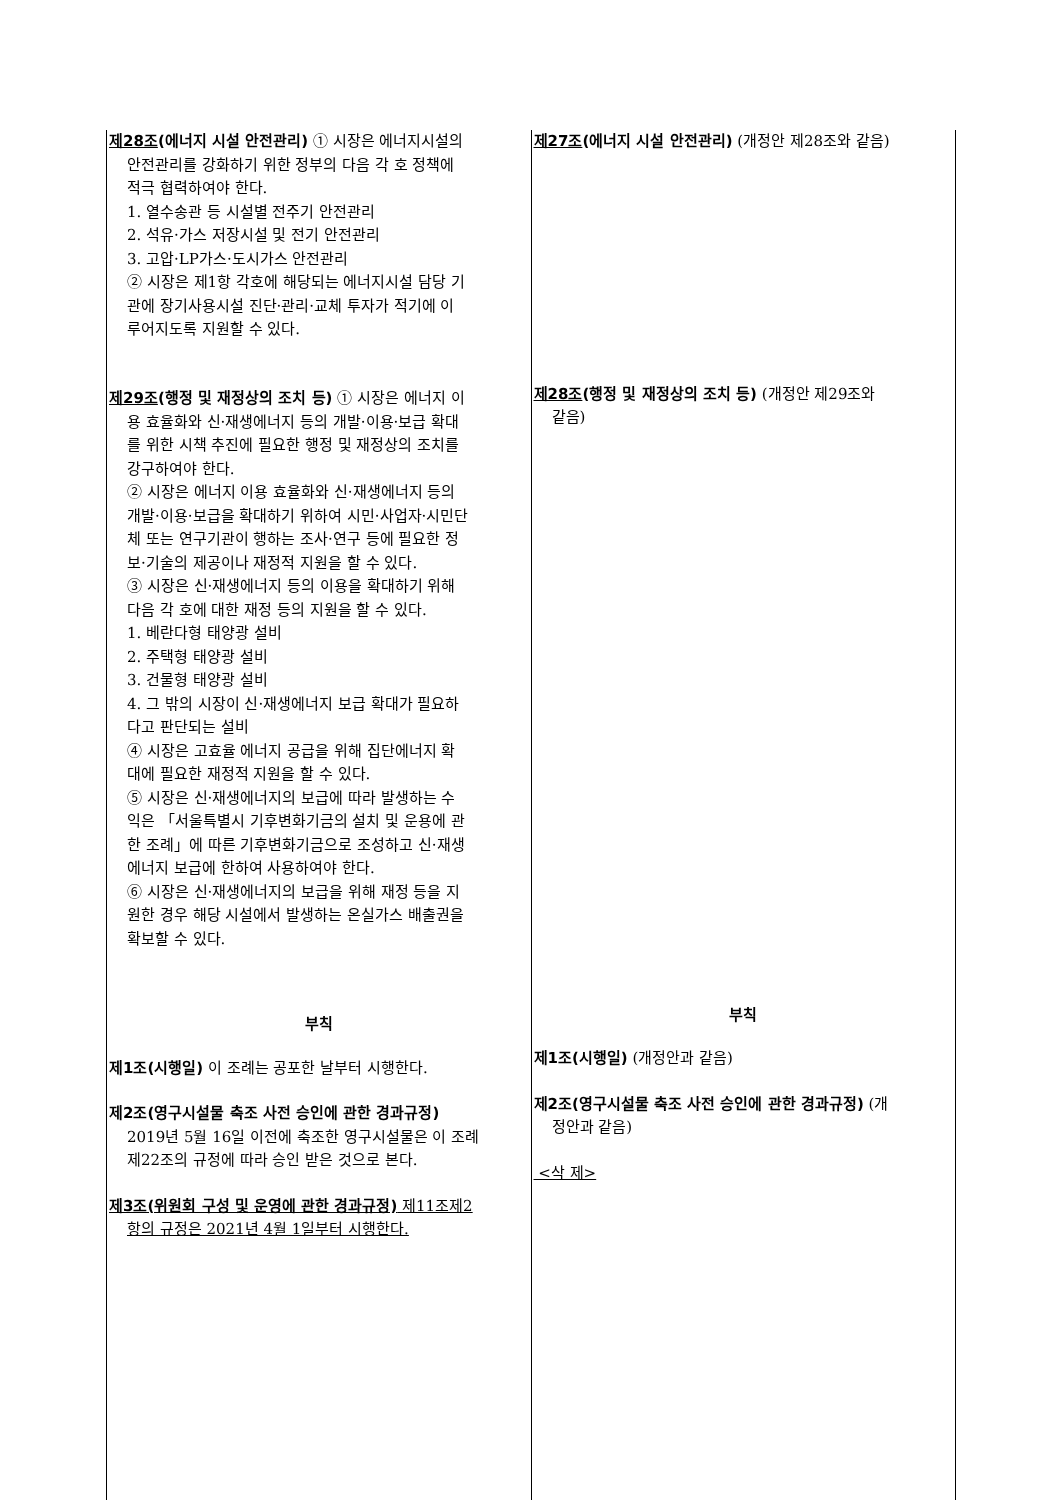| 제28조 (에너지 시설 안전관리) ① 시장은 에너지시설의 안전관리를 강화하기 위한 정부의 다음 각 호 정책에 적극 협력하여야 한다. 1. 열수송관 등 시설별 전주기 안전관리 2. 석유·가스 저장시설 및 전기 안전관리 3. 고압·LP가스·도시가스 안전관리 ② 시장은 제1항 각호에 해당되는 에너지시설 담당 기 관에 장기사용시설 진단·관리·교체 투자가 적기에 이 루어지도록 지원할 수 있다. 제29조 (행정 및 재정상의 조치 등) ① 시장은 에너지 이 용 효율화와 신·재생에너지 등의 개발·이용·보급 확대 를 위한 시책 추진에 필요한 행정 및 재정상의 조치를 강구하여야 한다. ② 시장은 에너지 이용 효율화와 신·재생에너지 등의 개발·이용·보급을 확대하기 위하여 시민·사업자·시민단 체 또는 연구기관이 행하는 조사·연구 등에 필요한 정 보·기술의 제공이나 재정적 지원을 할 수 있다. ③ 시장은 신·재생에너지 등의 이용을 확대하기 위해 다음 각 호에 대한 재정 등의 지원을 할 수 있다. 1. 베란다형 태양광 설비 2. 주택형 태양광 설비 3. 건물형 태양광 설비 4. 그 밖의 시장이 신·재생에너지 보급 확대가 필요하 다고 판단되는 설비 ④ 시장은 고효율 에너지 공급을 위해 집단에너지 확 대에 필요한 재정적 지원을 할 수 있다. ⑤ 시장은 신·재생에너지의 보급에 따라 발생하는 수 익은 「서울특별시 기후변화기금의 설치 및 운용에 관 한 조례」에 따른 기후변화기금으로 조성하고 신·재생 에너지 보급에 한하여 사용하여야 한다. ⑥ 시장은 신·재생에너지의 보급을 위해 재정 등을 지 원한 경우 해당 시설에서 발생하는 온실가스 배출권을 확보할 수 있다. 부칙 제1조(시행일) 이 조례는 공포한 날부터 시행한다. 제2조(영구시설물 축조 사전 승인에 관한 경과규정) 2019년 5월 16일 이전에 축조한 영구시설물은 이 조례 제22조의 규정에 따라 승인 받은 것으로 본다. 제3조(위원회 구성 및 운영에 관한 경과규정) 제11조제2 항의 규정은 2021년 4월 1일부터 시행한다. | 제27조 (에너지 시설 안전관리) (개정안 제28조와 같음) 제28조 (행정 및 재정상의 조치 등) (개정안 제29조와 같음) 부칙 제1조(시행일) (개정안과 같음) 제2조(영구시설물 축조 사전 승인에 관한 경과규정) (개 정안과 같음) <삭 제> |